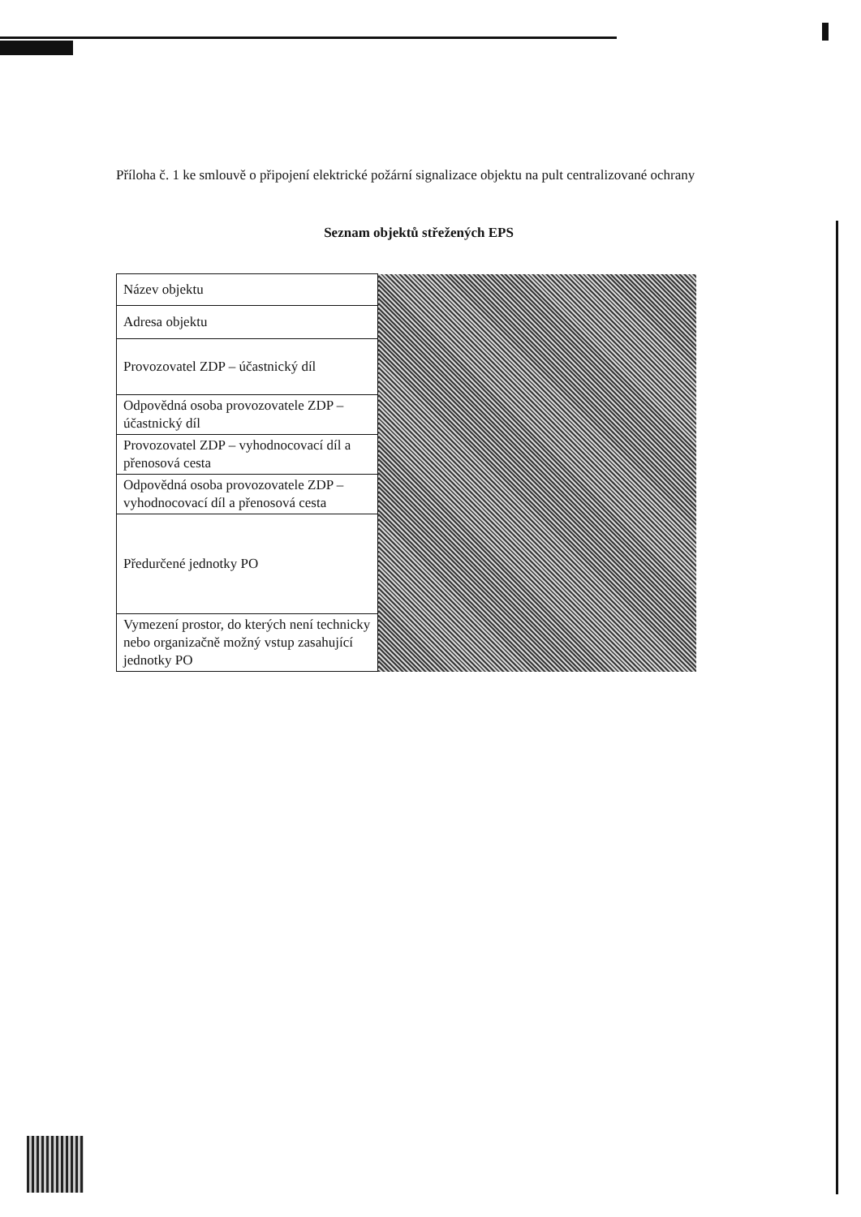Příloha č. 1 ke smlouvě o připojení elektrické požární signalizace objektu na pult centralizované ochrany
Seznam objektů střežených EPS
| Název objektu | |
| Adresa objektu | |
| Provozovatel ZDP – účastnický díl | |
| Odpovědná osoba provozovatele ZDP – účastnický díl | |
| Provozovatel ZDP – vyhodnocovací díl a přenosová cesta | |
| Odpovědná osoba provozovatele ZDP – vyhodnocovací díl a přenosová cesta | |
| Předurčené jednotky PO | |
| Vymezení prostor, do kterých není technicky nebo organizačně možný vstup zasahující jednotky PO | |